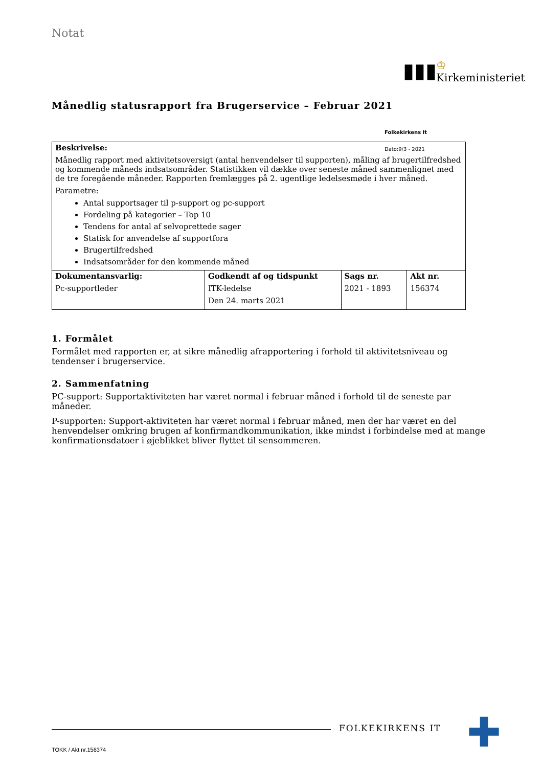Notat
Månedlig statusrapport fra Brugerservice – Februar 2021
| Beskrivelse: Månedlig rapport med aktivitetsoversigt (antal henvendelser til supporten), måling af brugertilfredshed og kommende måneds indsatsområder. Statistikken vil dække over seneste måned sammenlignet med de tre foregående måneder. Rapporten fremlægges på 2. ugentlige ledelsesmøde i hver måned. Parametre: Antal supportsager til p-support og pc-support Fordeling på kategorier – Top 10 Tendens for antal af selvoprettede sager Statisk for anvendelse af supportfora Brugertilfredshed Indsatsområder for den kommende måned | | | |
| Dokumentansvarlig: Pc-supportleder | Godkendt af og tidspunkt ITK-ledelse Den 24. marts 2021 | Sags nr. 2021 - 1893 | Akt nr. 156374 |
1. Formålet
Formålet med rapporten er, at sikre månedlig afrapportering i forhold til aktivitetsniveau og tendenser i brugerservice.
2. Sammenfatning
PC-support: Supportaktiviteten har været normal i februar måned i forhold til de seneste par måneder.
P-supporten: Support-aktiviteten har været normal i februar måned, men der har været en del henvendelser omkring brugen af konfirmandkommunikation, ikke mindst i forbindelse med at mange konfirmationsdatoer i øjeblikket bliver flyttet til sensommeren.
▮▮▮
♔
Kirkeministeriet
Folkekirkens It
Dato:9/3 - 2021
FOLKEKIRKENS IT ✚
TOKK / Akt nr.156374